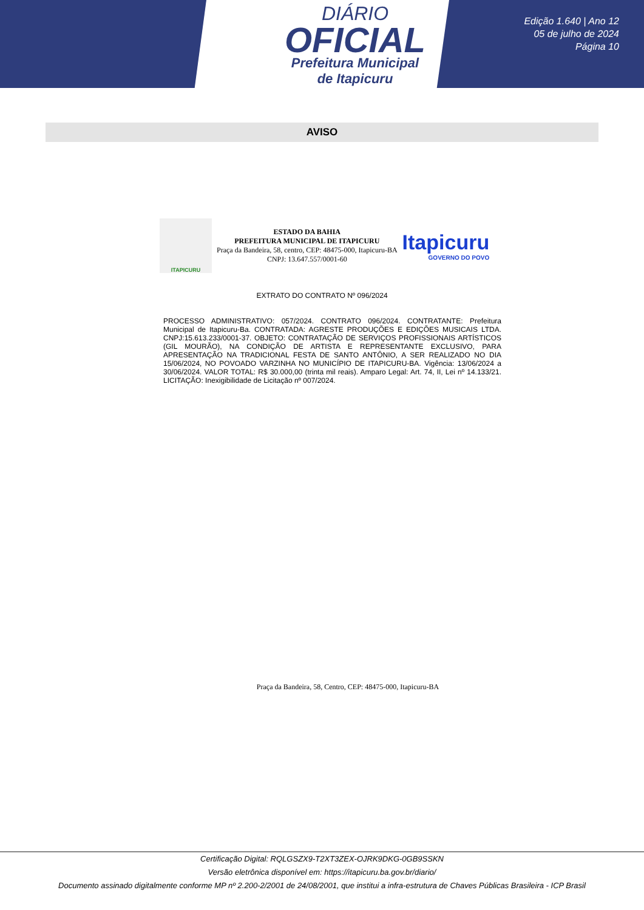DIÁRIO
OFICIAL
Prefeitura Municipal
de Itapicuru
Edição 1.640 | Ano 12
05 de julho de 2024
Página 10
AVISO
ITAPICURU
ESTADO DA BAHIA
PREFEITURA MUNICIPAL DE ITAPICURU
Praça da Bandeira, 58, centro, CEP: 48475-000, Itapicuru-BA
CNPJ: 13.647.557/0001-60
Itapicuru
GOVERNO DO POVO
EXTRATO DO CONTRATO Nº 096/2024
PROCESSO ADMINISTRATIVO: 057/2024. CONTRATO 096/2024. CONTRATANTE: Prefeitura Municipal de Itapicuru-Ba. CONTRATADA: AGRESTE PRODUÇÕES E EDIÇÕES MUSICAIS LTDA. CNPJ:15.613.233/0001-37. OBJETO: CONTRATAÇÃO DE SERVIÇOS PROFISSIONAIS ARTÍSTICOS (GIL MOURÃO), NA CONDIÇÃO DE ARTISTA E REPRESENTANTE EXCLUSIVO, PARA APRESENTAÇÃO NA TRADICIONAL FESTA DE SANTO ANTÔNIO, A SER REALIZADO NO DIA 15/06/2024, NO POVOADO VARZINHA NO MUNICÍPIO DE ITAPICURU-BA. Vigência: 13/06/2024 a 30/06/2024. VALOR TOTAL: R$ 30.000,00 (trinta mil reais). Amparo Legal: Art. 74, II, Lei nº 14.133/21. LICITAÇÃO: Inexigibilidade de Licitação nº 007/2024.
Praça da Bandeira, 58, Centro, CEP: 48475-000, Itapicuru-BA
Certificação Digital: RQLGSZX9-T2XT3ZEX-OJRK9DKG-0GB9SSKN
Versão eletrônica disponível em: https://itapicuru.ba.gov.br/diario/
Documento assinado digitalmente conforme MP nº 2.200-2/2001 de 24/08/2001, que institui a infra-estrutura de Chaves Públicas Brasileira - ICP Brasil